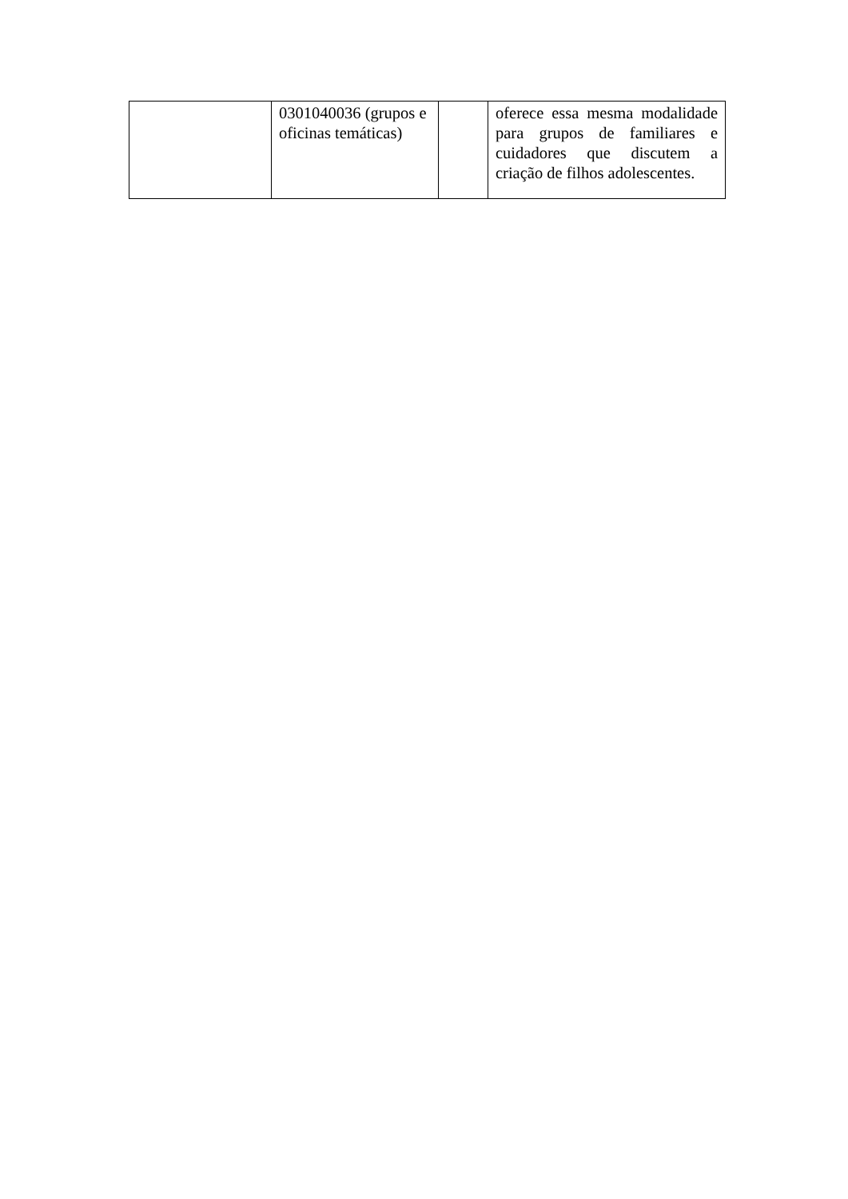| | 0301040036 (grupos e oficinas temáticas) | | oferece essa mesma modalidade para grupos de familiares e cuidadores que discutem a criação de filhos adolescentes. |